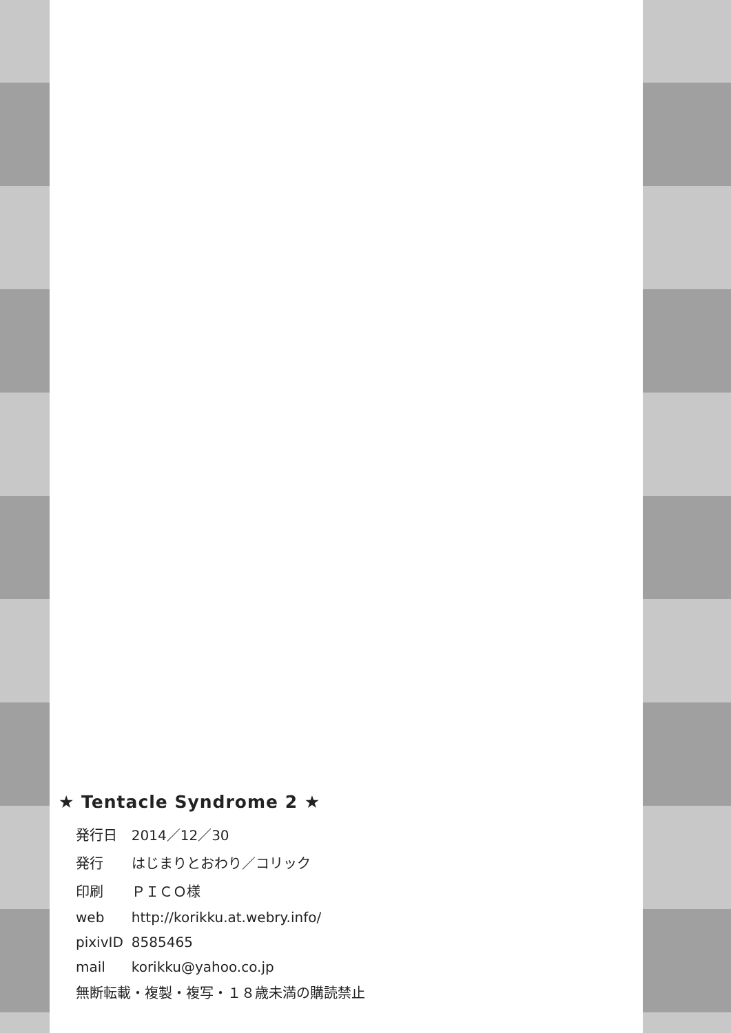★ Tentacle Syndrome 2 ★
| 発行日 | 2014／12／30 |
| 発行 | はじまりとおわり／コリック |
| 印刷 | ＰＩＣＯ様 |
| web | http://korikku.at.webry.info/ |
| pixivID | 8585465 |
| mail | korikku@yahoo.co.jp |
無断転載・複製・複写・１８歳未満の購読禁止